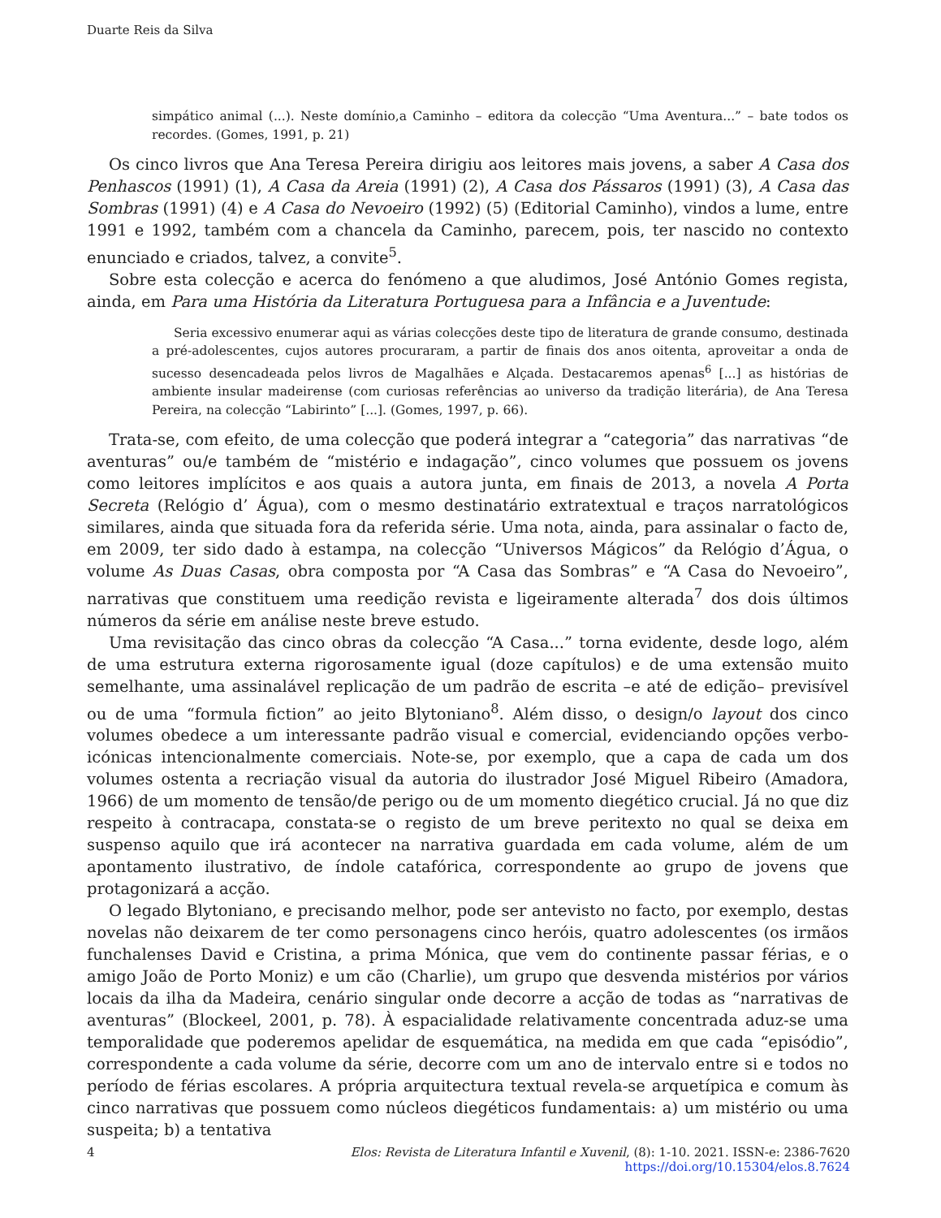Duarte Reis da Silva
simpático animal (...). Neste domínio,a Caminho – editora da colecção “Uma Aventura...” – bate todos os recordes. (Gomes, 1991, p. 21)
Os cinco livros que Ana Teresa Pereira dirigiu aos leitores mais jovens, a saber A Casa dos Penhascos (1991) (1), A Casa da Areia (1991) (2), A Casa dos Pássaros (1991) (3), A Casa das Sombras (1991) (4) e A Casa do Nevoeiro (1992) (5) (Editorial Caminho), vindos a lume, entre 1991 e 1992, também com a chancela da Caminho, parecem, pois, ter nascido no contexto enunciado e criados, talvez, a convite<sup>5</sup>.
Sobre esta colecção e acerca do fenómeno a que aludimos, José António Gomes regista, ainda, em Para uma História da Literatura Portuguesa para a Infância e a Juventude:
Seria excessivo enumerar aqui as várias colecções deste tipo de literatura de grande consumo, destinada a pré-adolescentes, cujos autores procuraram, a partir de finais dos anos oitenta, aproveitar a onda de sucesso desencadeada pelos livros de Magalhães e Alçada. Destacaremos apenas<sup>6</sup> [...] as histórias de ambiente insular madeirense (com curiosas referências ao universo da tradição literária), de Ana Teresa Pereira, na colecção “Labirinto” [...]. (Gomes, 1997, p. 66).
Trata-se, com efeito, de uma colecção que poderá integrar a “categoria” das narrativas “de aventuras” ou/e também de “mistério e indagação”, cinco volumes que possuem os jovens como leitores implícitos e aos quais a autora junta, em finais de 2013, a novela A Porta Secreta (Relógio d’ Água), com o mesmo destinatário extratextual e traços narratológicos similares, ainda que situada fora da referida série. Uma nota, ainda, para assinalar o facto de, em 2009, ter sido dado à estampa, na colecção “Universos Mágicos” da Relógio d’Água, o volume As Duas Casas, obra composta por “A Casa das Sombras” e “A Casa do Nevoeiro”, narrativas que constituem uma reedição revista e ligeiramente alterada<sup>7</sup> dos dois últimos números da série em análise neste breve estudo.
Uma revisitação das cinco obras da colecção “A Casa...” torna evidente, desde logo, além de uma estrutura externa rigorosamente igual (doze capítulos) e de uma extensão muito semelhante, uma assinalável replicação de um padrão de escrita –e até de edição– previsível ou de uma “formula fiction” ao jeito Blytoniano<sup>8</sup>. Além disso, o design/o layout dos cinco volumes obedece a um interessante padrão visual e comercial, evidenciando opções verbo-icónicas intencionalmente comerciais. Note-se, por exemplo, que a capa de cada um dos volumes ostenta a recriação visual da autoria do ilustrador José Miguel Ribeiro (Amadora, 1966) de um momento de tensão/de perigo ou de um momento diegético crucial. Já no que diz respeito à contracapa, constata-se o registo de um breve peritexto no qual se deixa em suspenso aquilo que irá acontecer na narrativa guardada em cada volume, além de um apontamento ilustrativo, de índole catafórica, correspondente ao grupo de jovens que protagonizará a acção.
O legado Blytoniano, e precisando melhor, pode ser antevisto no facto, por exemplo, destas novelas não deixarem de ter como personagens cinco heróis, quatro adolescentes (os irmãos funchalenses David e Cristina, a prima Mónica, que vem do continente passar férias, e o amigo João de Porto Moniz) e um cão (Charlie), um grupo que desvenda mistérios por vários locais da ilha da Madeira, cenário singular onde decorre a acção de todas as “narrativas de aventuras” (Blockeel, 2001, p. 78). À espacialidade relativamente concentrada aduz-se uma temporalidade que poderemos apelidar de esquemática, na medida em que cada “episódio”, correspondente a cada volume da série, decorre com um ano de intervalo entre si e todos no período de férias escolares. A própria arquitectura textual revela-se arquetípica e comum às cinco narrativas que possuem como núcleos diegéticos fundamentais: a) um mistério ou uma suspeita; b) a tentativa
4
Elos: Revista de Literatura Infantil e Xuvenil, (8): 1-10. 2021. ISSN-e: 2386-7620
https://doi.org/10.15304/elos.8.7624